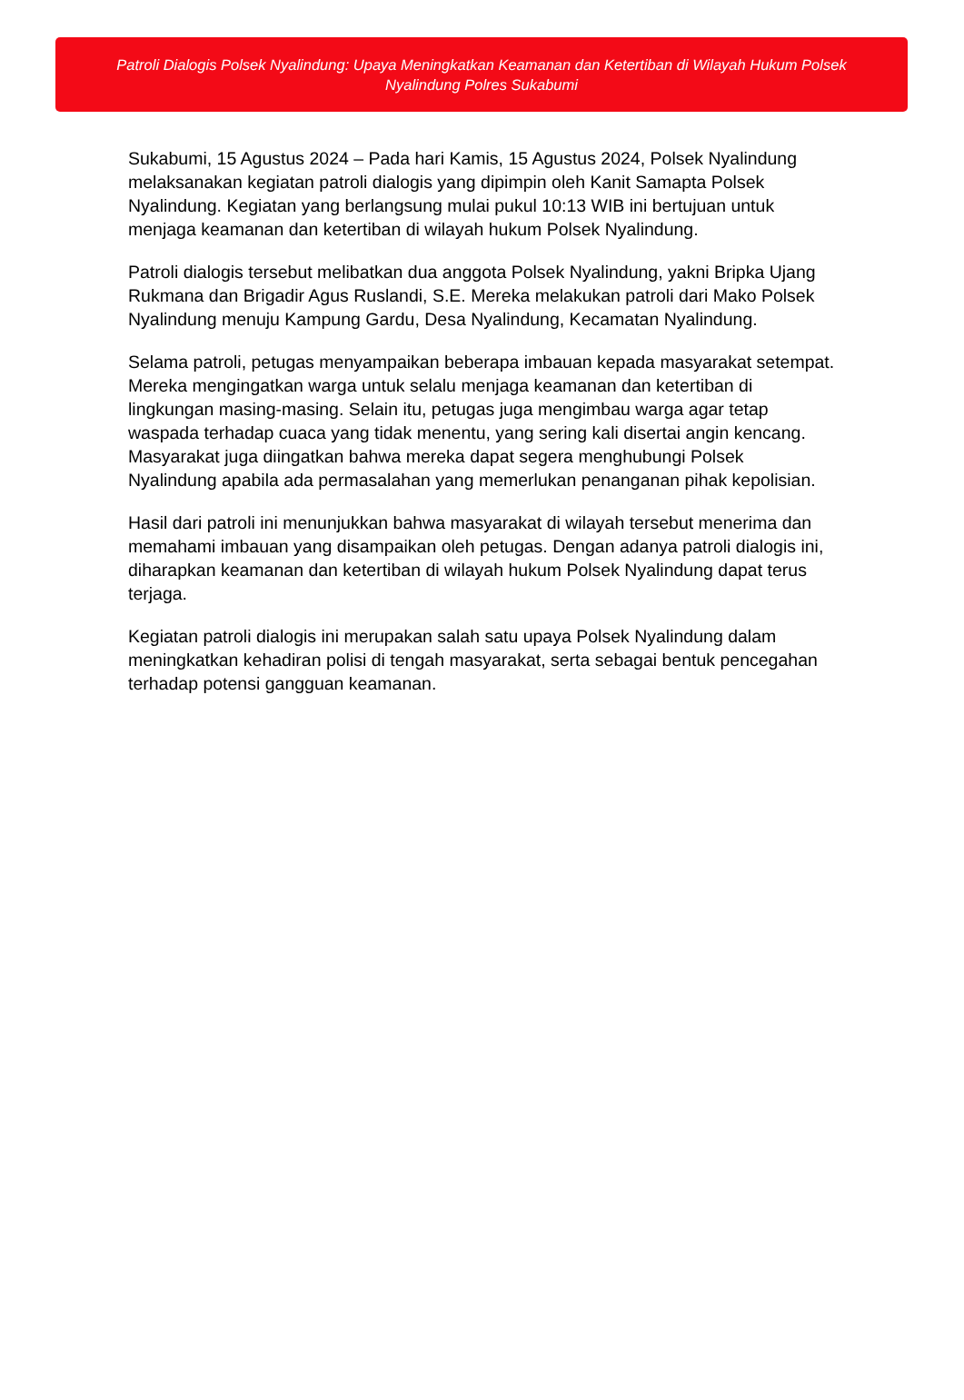Patroli Dialogis Polsek Nyalindung: Upaya Meningkatkan Keamanan dan Ketertiban di Wilayah Hukum Polsek Nyalindung Polres Sukabumi
Sukabumi, 15 Agustus 2024 – Pada hari Kamis, 15 Agustus 2024, Polsek Nyalindung melaksanakan kegiatan patroli dialogis yang dipimpin oleh Kanit Samapta Polsek Nyalindung. Kegiatan yang berlangsung mulai pukul 10:13 WIB ini bertujuan untuk menjaga keamanan dan ketertiban di wilayah hukum Polsek Nyalindung.
Patroli dialogis tersebut melibatkan dua anggota Polsek Nyalindung, yakni Bripka Ujang Rukmana dan Brigadir Agus Ruslandi, S.E. Mereka melakukan patroli dari Mako Polsek Nyalindung menuju Kampung Gardu, Desa Nyalindung, Kecamatan Nyalindung.
Selama patroli, petugas menyampaikan beberapa imbauan kepada masyarakat setempat. Mereka mengingatkan warga untuk selalu menjaga keamanan dan ketertiban di lingkungan masing-masing. Selain itu, petugas juga mengimbau warga agar tetap waspada terhadap cuaca yang tidak menentu, yang sering kali disertai angin kencang. Masyarakat juga diingatkan bahwa mereka dapat segera menghubungi Polsek Nyalindung apabila ada permasalahan yang memerlukan penanganan pihak kepolisian.
Hasil dari patroli ini menunjukkan bahwa masyarakat di wilayah tersebut menerima dan memahami imbauan yang disampaikan oleh petugas. Dengan adanya patroli dialogis ini, diharapkan keamanan dan ketertiban di wilayah hukum Polsek Nyalindung dapat terus terjaga.
Kegiatan patroli dialogis ini merupakan salah satu upaya Polsek Nyalindung dalam meningkatkan kehadiran polisi di tengah masyarakat, serta sebagai bentuk pencegahan terhadap potensi gangguan keamanan.